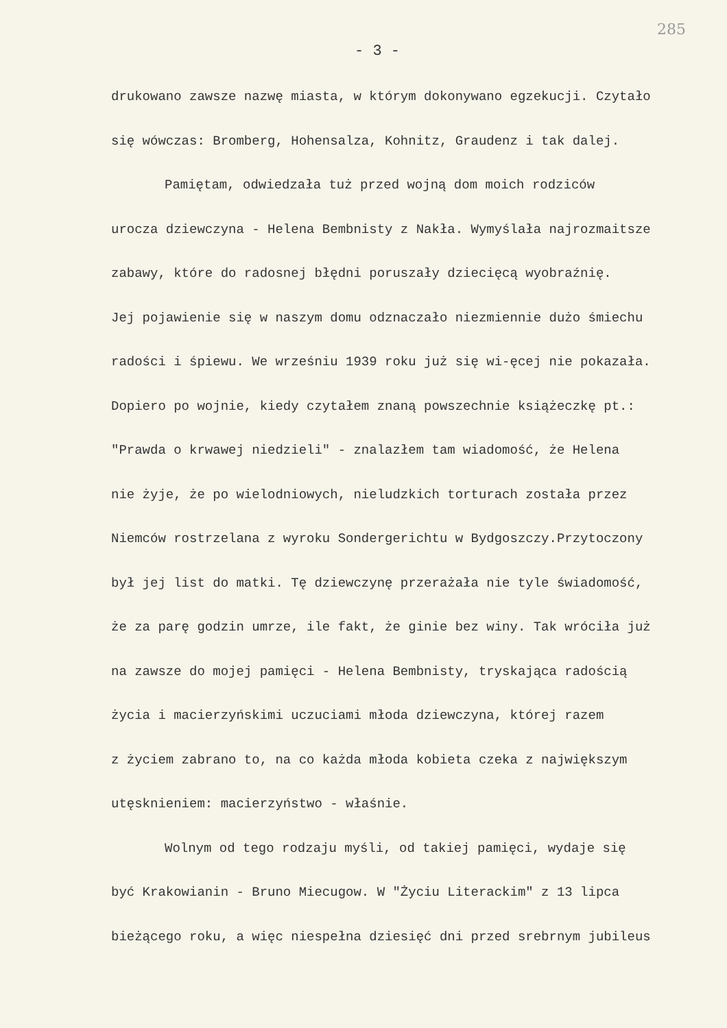285
- 3 -
drukowano zawsze nazwę miasta, w którym dokonywano egzekucji. Czytało
się wówczas: Bromberg, Hohensalza, Kohnitz, Graudenz i tak dalej.
Pamiętam, odwiedzała tuż przed wojną dom moich rodziców
urocza dziewczyna - Helena Bembnisty z Nakła. Wymyślała najrozmaitsze
zabawy, które do radosnej błędni poruszały dziecięcą wyobraźnię.
Jej pojawienie się w naszym domu odznaczało niezmiennie dużo śmiechu
radości i śpiewu. We wrześniu 1939 roku już się wi-ęcej nie pokazała.
Dopiero po wojnie, kiedy czytałem znaną powszechnie książeczkę pt.:
"Prawda o krwawej niedzieli" - znalazłem tam wiadomość, że Helena
nie żyje, że po wielodniowych, nieludzkich torturach została przez
Niemców rostrzelana z wyroku Sondergerichtu w Bydgoszczy.Przytoczony
był jej list do matki. Tę dziewczynę przerażała nie tyle świadomość,
że za parę godzin umrze, ile fakt, że ginie bez winy. Tak wróciła już
na zawsze do mojej pamięci - Helena Bembnisty, tryskająca radością
życia i macierzyńskimi uczuciami młoda dziewczyna, której razem
z życiem zabrano to, na co każda młoda kobieta czeka z największym
utęsknieniem: macierzyństwo - właśnie.
Wolnym od tego rodzaju myśli, od takiej pamięci, wydaje się
być Krakowianin - Bruno Miecugow. W "Życiu Literackim" z 13 lipca
bieżącego roku, a więc niespełna dziesięć dni przed srebrnym jubileus